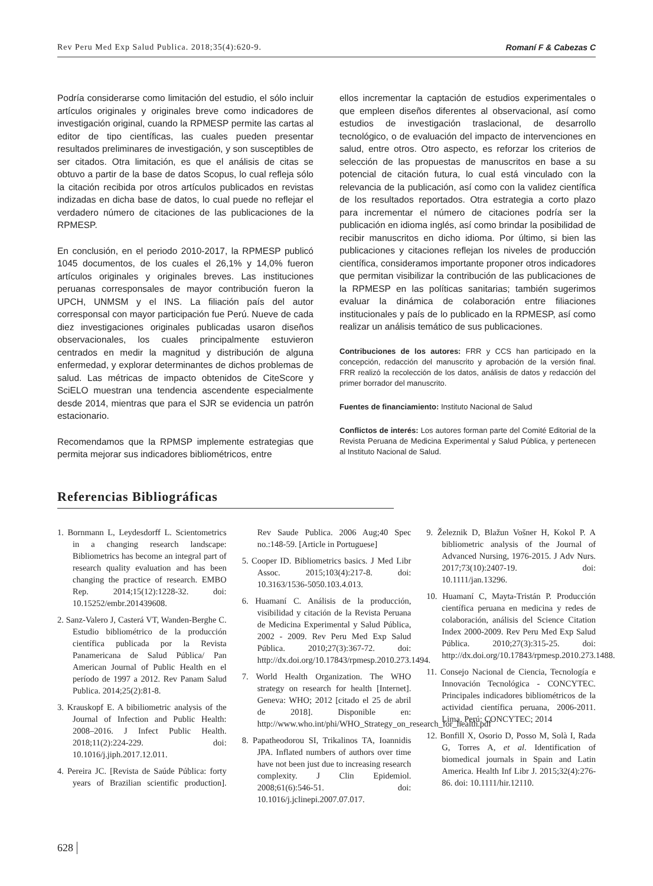Rev Peru Med Exp Salud Publica. 2018;35(4):620-9. Romaní F & Cabezas C
Podría considerarse como limitación del estudio, el sólo incluir artículos originales y originales breve como indicadores de investigación original, cuando la RPMESP permite las cartas al editor de tipo científicas, las cuales pueden presentar resultados preliminares de investigación, y son susceptibles de ser citados. Otra limitación, es que el análisis de citas se obtuvo a partir de la base de datos Scopus, lo cual refleja sólo la citación recibida por otros artículos publicados en revistas indizadas en dicha base de datos, lo cual puede no reflejar el verdadero número de citaciones de las publicaciones de la RPMESP.
En conclusión, en el periodo 2010-2017, la RPMESP publicó 1045 documentos, de los cuales el 26,1% y 14,0% fueron artículos originales y originales breves. Las instituciones peruanas corresponsales de mayor contribución fueron la UPCH, UNMSM y el INS. La filiación país del autor corresponsal con mayor participación fue Perú. Nueve de cada diez investigaciones originales publicadas usaron diseños observacionales, los cuales principalmente estuvieron centrados en medir la magnitud y distribución de alguna enfermedad, y explorar determinantes de dichos problemas de salud. Las métricas de impacto obtenidos de CiteScore y SciELO muestran una tendencia ascendente especialmente desde 2014, mientras que para el SJR se evidencia un patrón estacionario.
Recomendamos que la RPMSP implemente estrategias que permita mejorar sus indicadores bibliométricos, entre
ellos incrementar la captación de estudios experimentales o que empleen diseños diferentes al observacional, así como estudios de investigación traslacional, de desarrollo tecnológico, o de evaluación del impacto de intervenciones en salud, entre otros. Otro aspecto, es reforzar los criterios de selección de las propuestas de manuscritos en base a su potencial de citación futura, lo cual está vinculado con la relevancia de la publicación, así como con la validez científica de los resultados reportados. Otra estrategia a corto plazo para incrementar el número de citaciones podría ser la publicación en idioma inglés, así como brindar la posibilidad de recibir manuscritos en dicho idioma. Por último, si bien las publicaciones y citaciones reflejan los niveles de producción científica, consideramos importante proponer otros indicadores que permitan visibilizar la contribución de las publicaciones de la RPMESP en las políticas sanitarias; también sugerimos evaluar la dinámica de colaboración entre filiaciones institucionales y país de lo publicado en la RPMESP, así como realizar un análisis temático de sus publicaciones.
Contribuciones de los autores: FRR y CCS han participado en la concepción, redacción del manuscrito y aprobación de la versión final. FRR realizó la recolección de los datos, análisis de datos y redacción del primer borrador del manuscrito.
Fuentes de financiamiento: Instituto Nacional de Salud
Conflictos de interés: Los autores forman parte del Comité Editorial de la Revista Peruana de Medicina Experimental y Salud Pública, y pertenecen al Instituto Nacional de Salud.
Referencias Bibliográficas
1. Bornmann L, Leydesdorff L. Scientometrics in a changing research landscape: Bibliometrics has become an integral part of research quality evaluation and has been changing the practice of research. EMBO Rep. 2014;15(12):1228-32. doi: 10.15252/embr.201439608.
2. Sanz-Valero J, Casterá VT, Wanden-Berghe C. Estudio bibliométrico de la producción científica publicada por la Revista Panamericana de Salud Pública/ Pan American Journal of Public Health en el período de 1997 a 2012. Rev Panam Salud Publica. 2014;25(2):81-8.
3. Krauskopf E. A bibiliometric analysis of the Journal of Infection and Public Health: 2008–2016. J Infect Public Health. 2018;11(2):224-229. doi: 10.1016/j.jiph.2017.12.011.
4. Pereira JC. [Revista de Saúde Pública: forty years of Brazilian scientific production]. Rev Saude Publica. 2006 Aug;40 Spec no.:148-59. [Article in Portuguese]
5. Cooper ID. Bibliometrics basics. J Med Libr Assoc. 2015;103(4):217-8. doi: 10.3163/1536-5050.103.4.013.
6. Huamaní C. Análisis de la producción, visibilidad y citación de la Revista Peruana de Medicina Experimental y Salud Pública, 2002 - 2009. Rev Peru Med Exp Salud Pública. 2010;27(3):367-72. doi: http://dx.doi.org/10.17843/rpmesp.2010.273.1494.
7. World Health Organization. The WHO strategy on research for health [Internet]. Geneva: WHO; 2012 [citado el 25 de abril de 2018]. Disponible en: http://www.who.int/phi/WHO_Strategy_on_research_for_health.pdf
8. Papatheodorou SI, Trikalinos TA, Ioannidis JPA. Inflated numbers of authors over time have not been just due to increasing research complexity. J Clin Epidemiol. 2008;61(6):546-51. doi: 10.1016/j.jclinepi.2007.07.017.
9. Železnik D, Blažun Vošner H, Kokol P. A bibliometric analysis of the Journal of Advanced Nursing, 1976-2015. J Adv Nurs. 2017;73(10):2407-19. doi: 10.1111/jan.13296.
10. Huamaní C, Mayta-Tristán P. Producción científica peruana en medicina y redes de colaboración, análisis del Science Citation Index 2000-2009. Rev Peru Med Exp Salud Pública. 2010;27(3):315-25. doi: http://dx.doi.org/10.17843/rpmesp.2010.273.1488.
11. Consejo Nacional de Ciencia, Tecnología e Innovación Tecnológica - CONCYTEC. Principales indicadores bibliométricos de la actividad científica peruana, 2006-2011. Lima, Perú: CONCYTEC; 2014
12. Bonfill X, Osorio D, Posso M, Solà I, Rada G, Torres A, et al. Identification of biomedical journals in Spain and Latin America. Health Inf Libr J. 2015;32(4):276-86. doi: 10.1111/hir.12110.
628